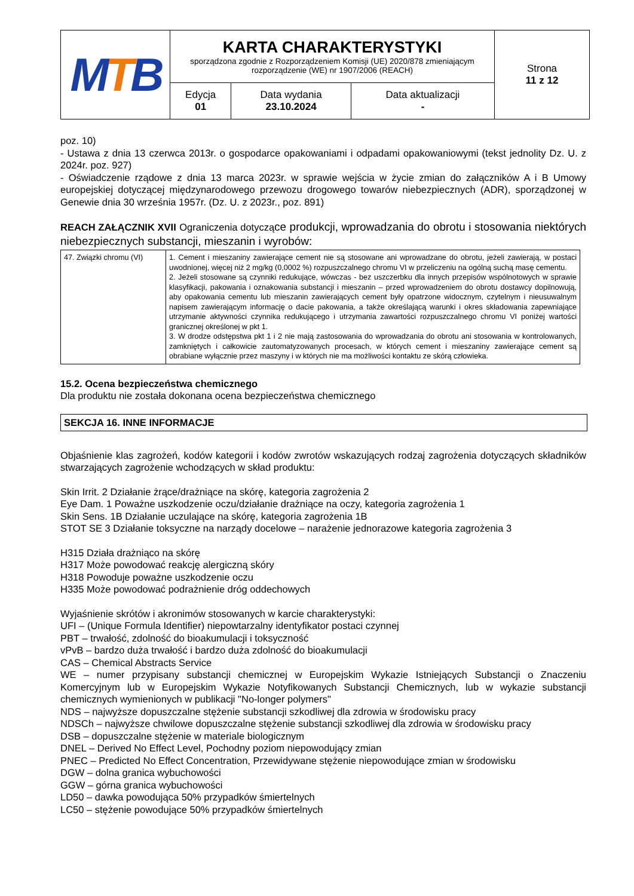| M T B | KARTA CHARAKTERYSTYKI sporządzona zgodnie z Rozporządzeniem Komisji (UE) 2020/878 zmieniającym rozporządzenie (WE) nr 1907/2006 (REACH) | | | Strona 11 z 12 |
| | Edycja 01 | Data wydania 23.10.2024 | Data aktualizacji - | |
poz. 10)
- Ustawa z dnia 13 czerwca 2013r. o gospodarce opakowaniami i odpadami opakowaniowymi (tekst jednolity Dz. U. z 2024r. poz. 927)
- Oświadczenie rządowe z dnia 13 marca 2023r. w sprawie wejścia w życie zmian do załączników A i B Umowy europejskiej dotyczącej międzynarodowego przewozu drogowego towarów niebezpiecznych (ADR), sporządzonej w Genewie dnia 30 września 1957r. (Dz. U. z 2023r., poz. 891)
REACH ZAŁĄCZNIK XVII Ograniczenia dotyczące produkcji, wprowadzania do obrotu i stosowania niektórych niebezpiecznych substancji, mieszanin i wyrobów:
| 47. Związki chromu (VI) | 1. Cement i mieszaniny zawierające cement nie są stosowane ani wprowadzane do obrotu, jeżeli zawierają, w postaci uwodnionej, więcej niż 2 mg/kg (0,0002 %) rozpuszczalnego chromu VI w przeliczeniu na ogólną suchą masę cementu. 2. Jeżeli stosowane są czynniki redukujące, wówczas - bez uszczerbku dla innych przepisów wspólnotowych w sprawie klasyfikacji, pakowania i oznakowania substancji i mieszanin – przed wprowadzeniem do obrotu dostawcy dopilnowują, aby opakowania cementu lub mieszanin zawierających cement były opatrzone widocznym, czytelnym i nieusuwalnym napisem zawierającym informację o dacie pakowania, a także określającą warunki i okres składowania zapewniające utrzymanie aktywności czynnika redukującego i utrzymania zawartości rozpuszczalnego chromu VI poniżej wartości granicznej określonej w pkt 1. 3. W drodze odstępstwa pkt 1 i 2 nie mają zastosowania do wprowadzania do obrotu ani stosowania w kontrolowanych, zamkniętych i całkowicie zautomatyzowanych procesach, w których cement i mieszaniny zawierające cement są obrabiane wyłącznie przez maszyny i w których nie ma możliwości kontaktu ze skórą człowieka. |
15.2. Ocena bezpieczeństwa chemicznego
Dla produktu nie została dokonana ocena bezpieczeństwa chemicznego
SEKCJA 16. INNE INFORMACJE
Objaśnienie klas zagrożeń, kodów kategorii i kodów zwrotów wskazujących rodzaj zagrożenia dotyczących składników stwarzających zagrożenie wchodzących w skład produktu:
Skin Irrit. 2 Działanie żrące/drażniące na skórę, kategoria zagrożenia 2
Eye Dam. 1 Poważne uszkodzenie oczu/działanie drażniące na oczy, kategoria zagrożenia 1
Skin Sens. 1B Działanie uczulające na skórę, kategoria zagrożenia 1B
STOT SE 3 Działanie toksyczne na narządy docelowe – narażenie jednorazowe kategoria zagrożenia 3
H315 Działa drażniąco na skórę
H317 Może powodować reakcję alergiczną skóry
H318 Powoduje poważne uszkodzenie oczu
H335 Może powodować podrażnienie dróg oddechowych
Wyjaśnienie skrótów i akronimów stosowanych w karcie charakterystyki:
UFI – (Unique Formula Identifier) niepowtarzalny identyfikator postaci czynnej
PBT – trwałość, zdolność do bioakumulacji i toksyczność
vPvB – bardzo duża trwałość i bardzo duża zdolność do bioakumulacji
CAS – Chemical Abstracts Service
WE – numer przypisany substancji chemicznej w Europejskim Wykazie Istniejących Substancji o Znaczeniu Komercyjnym lub w Europejskim Wykazie Notyfikowanych Substancji Chemicznych, lub w wykazie substancji chemicznych wymienionych w publikacji "No-longer polymers"
NDS – najwyższe dopuszczalne stężenie substancji szkodliwej dla zdrowia w środowisku pracy
NDSCh – najwyższe chwilowe dopuszczalne stężenie substancji szkodliwej dla zdrowia w środowisku pracy
DSB – dopuszczalne stężenie w materiale biologicznym
DNEL – Derived No Effect Level, Pochodny poziom niepowodujący zmian
PNEC – Predicted No Effect Concentration, Przewidywane stężenie niepowodujące zmian w środowisku
DGW – dolna granica wybuchowości
GGW – górna granica wybuchowości
LD50 – dawka powodująca 50% przypadków śmiertelnych
LC50 – stężenie powodujące 50% przypadków śmiertelnych